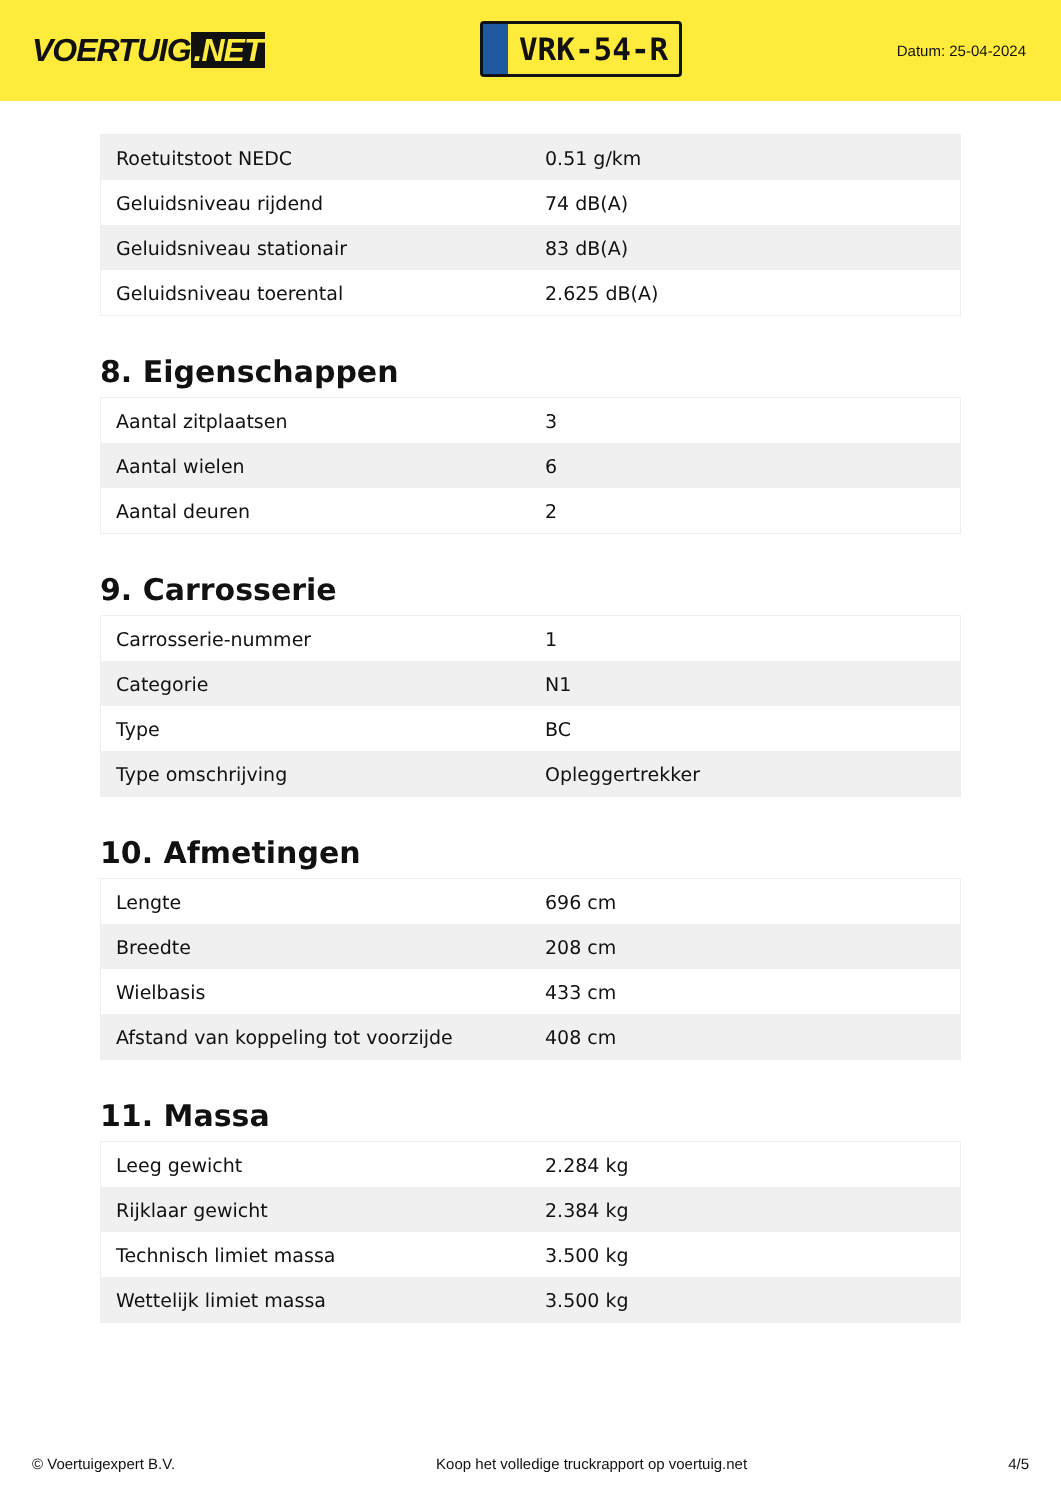VOERTUIG.NET
VRK-54-R
Datum: 25-04-2024
| Roetuitstoot NEDC | 0.51 g/km |
| Geluidsniveau rijdend | 74 dB(A) |
| Geluidsniveau stationair | 83 dB(A) |
| Geluidsniveau toerental | 2.625 dB(A) |
8. Eigenschappen
| Aantal zitplaatsen | 3 |
| Aantal wielen | 6 |
| Aantal deuren | 2 |
9. Carrosserie
| Carrosserie-nummer | 1 |
| Categorie | N1 |
| Type | BC |
| Type omschrijving | Opleggertrekker |
10. Afmetingen
| Lengte | 696 cm |
| Breedte | 208 cm |
| Wielbasis | 433 cm |
| Afstand van koppeling tot voorzijde | 408 cm |
11. Massa
| Leeg gewicht | 2.284 kg |
| Rijklaar gewicht | 2.384 kg |
| Technisch limiet massa | 3.500 kg |
| Wettelijk limiet massa | 3.500 kg |
© Voertuigexpert B.V. Koop het volledige truckrapport op voertuig.net 4/5